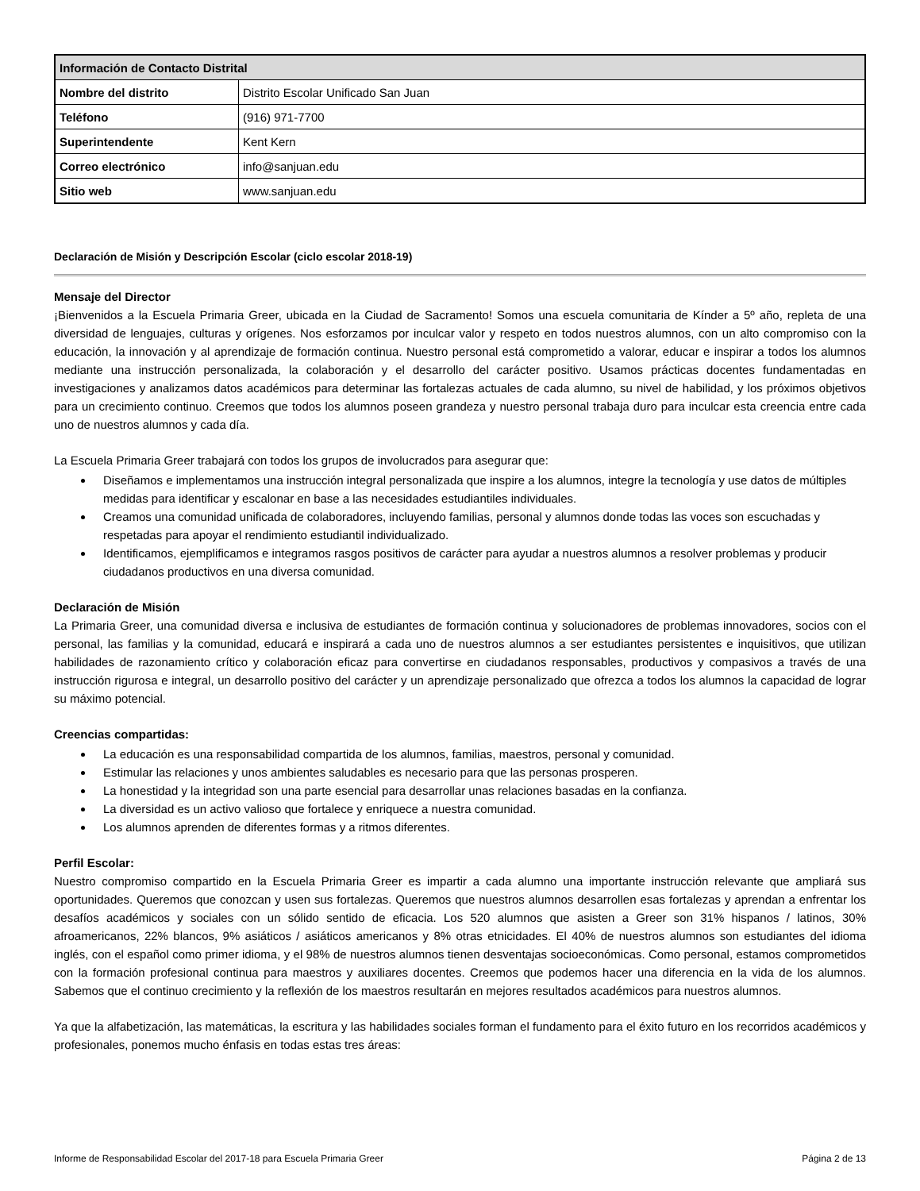| Información de Contacto Distrital | |
| --- | --- |
| Nombre del distrito | Distrito Escolar Unificado San Juan |
| Teléfono | (916) 971-7700 |
| Superintendente | Kent Kern |
| Correo electrónico | info@sanjuan.edu |
| Sitio web | www.sanjuan.edu |
Declaración de Misión y Descripción Escolar (ciclo escolar 2018-19)
Mensaje del Director
¡Bienvenidos a la Escuela Primaria Greer, ubicada en la Ciudad de Sacramento! Somos una escuela comunitaria de Kínder a 5º año, repleta de una diversidad de lenguajes, culturas y orígenes. Nos esforzamos por inculcar valor y respeto en todos nuestros alumnos, con un alto compromiso con la educación, la innovación y al aprendizaje de formación continua. Nuestro personal está comprometido a valorar, educar e inspirar a todos los alumnos mediante una instrucción personalizada, la colaboración y el desarrollo del carácter positivo. Usamos prácticas docentes fundamentadas en investigaciones y analizamos datos académicos para determinar las fortalezas actuales de cada alumno, su nivel de habilidad, y los próximos objetivos para un crecimiento continuo. Creemos que todos los alumnos poseen grandeza y nuestro personal trabaja duro para inculcar esta creencia entre cada uno de nuestros alumnos y cada día.
La Escuela Primaria Greer trabajará con todos los grupos de involucrados para asegurar que:
Diseñamos e implementamos una instrucción integral personalizada que inspire a los alumnos, integre la tecnología y use datos de múltiples medidas para identificar y escalonar en base a las necesidades estudiantiles individuales.
Creamos una comunidad unificada de colaboradores, incluyendo familias, personal y alumnos donde todas las voces son escuchadas y respetadas para apoyar el rendimiento estudiantil individualizado.
Identificamos, ejemplificamos e integramos rasgos positivos de carácter para ayudar a nuestros alumnos a resolver problemas y producir ciudadanos productivos en una diversa comunidad.
Declaración de Misión
La Primaria Greer, una comunidad diversa e inclusiva de estudiantes de formación continua y solucionadores de problemas innovadores, socios con el personal, las familias y la comunidad, educará e inspirará a cada uno de nuestros alumnos a ser estudiantes persistentes e inquisitivos, que utilizan habilidades de razonamiento crítico y colaboración eficaz para convertirse en ciudadanos responsables, productivos y compasivos a través de una instrucción rigurosa e integral, un desarrollo positivo del carácter y un aprendizaje personalizado que ofrezca a todos los alumnos la capacidad de lograr su máximo potencial.
Creencias compartidas:
La educación es una responsabilidad compartida de los alumnos, familias, maestros, personal y comunidad.
Estimular las relaciones y unos ambientes saludables es necesario para que las personas prosperen.
La honestidad y la integridad son una parte esencial para desarrollar unas relaciones basadas en la confianza.
La diversidad es un activo valioso que fortalece y enriquece a nuestra comunidad.
Los alumnos aprenden de diferentes formas y a ritmos diferentes.
Perfil Escolar:
Nuestro compromiso compartido en la Escuela Primaria Greer es impartir a cada alumno una importante instrucción relevante que ampliará sus oportunidades. Queremos que conozcan y usen sus fortalezas. Queremos que nuestros alumnos desarrollen esas fortalezas y aprendan a enfrentar los desafíos académicos y sociales con un sólido sentido de eficacia. Los 520 alumnos que asisten a Greer son 31% hispanos / latinos, 30% afroamericanos, 22% blancos, 9% asiáticos / asiáticos americanos y 8% otras etnicidades. El 40% de nuestros alumnos son estudiantes del idioma inglés, con el español como primer idioma, y el 98% de nuestros alumnos tienen desventajas socioeconómicas. Como personal, estamos comprometidos con la formación profesional continua para maestros y auxiliares docentes. Creemos que podemos hacer una diferencia en la vida de los alumnos. Sabemos que el continuo crecimiento y la reflexión de los maestros resultarán en mejores resultados académicos para nuestros alumnos.
Ya que la alfabetización, las matemáticas, la escritura y las habilidades sociales forman el fundamento para el éxito futuro en los recorridos académicos y profesionales, ponemos mucho énfasis en todas estas tres áreas:
Informe de Responsabilidad Escolar del 2017-18 para Escuela Primaria Greer Página 2 de 13